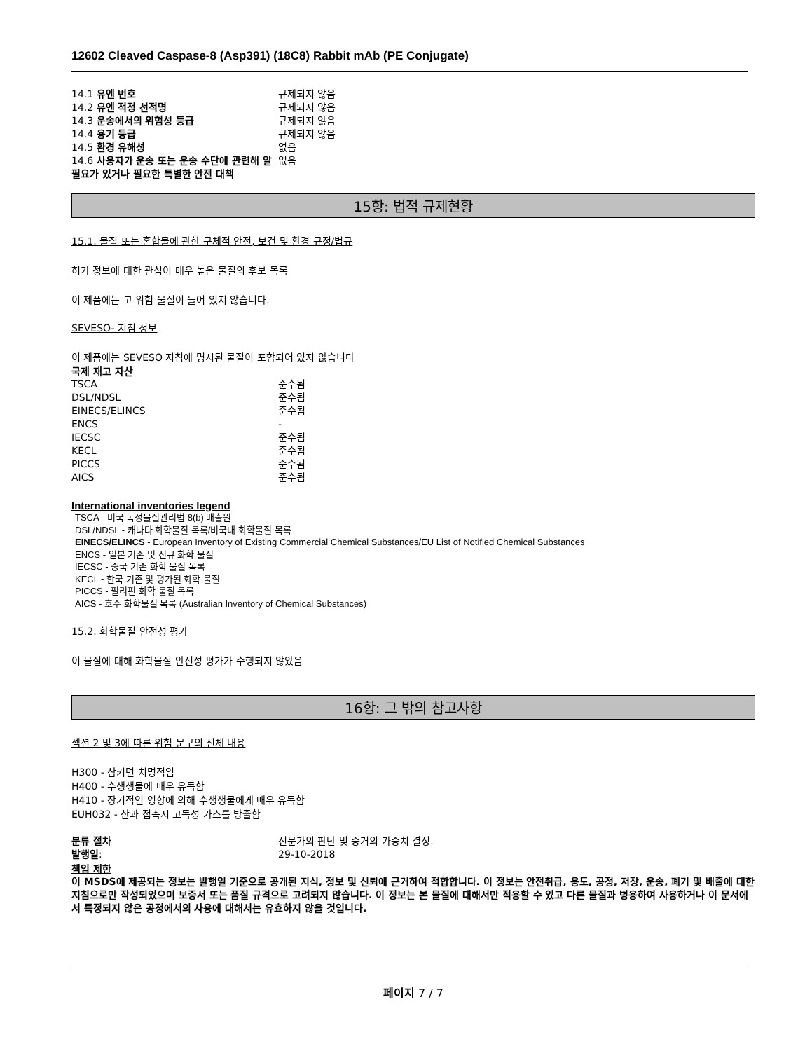12602 Cleaved Caspase-8 (Asp391) (18C8) Rabbit mAb (PE Conjugate)
| 14.1 유엔 번호 | 규제되지 않음 |
| 14.2 유엔 적정 선적명 | 규제되지 않음 |
| 14.3 운송에서의 위험성 등급 | 규제되지 않음 |
| 14.4 용기 등급 | 규제되지 않음 |
| 14.5 환경 유해성 | 없음 |
| 14.6 사용자가 운송 또는 운송 수단에 관련해 알 필요가 있거나 필요한 특별한 안전 대책 | 없음 |
15항: 법적 규제현황
15.1. 물질 또는 혼합물에 관한 구체적 안전, 보건 및 환경 규정/법규
허가 정보에 대한 관심이 매우 높은 물질의 후보 목록
이 제품에는 고 위험 물질이 들어 있지 않습니다.
SEVESO- 지침 정보
이 제품에는 SEVESO 지침에 명시된 물질이 포함되어 있지 않습니다
국제 재고 자산
| TSCA | 준수됨 |
| DSL/NDSL | 준수됨 |
| EINECS/ELINCS | 준수됨 |
| ENCS | - |
| IECSC | 준수됨 |
| KECL | 준수됨 |
| PICCS | 준수됨 |
| AICS | 준수됨 |
International inventories legend
TSCA - 미국 독성물질관리법 8(b) 배출원
DSL/NDSL - 캐나다 화학물질 목록/비국내 화학물질 목록
EINECS/ELINCS - European Inventory of Existing Commercial Chemical Substances/EU List of Notified Chemical Substances
ENCS - 일본 기존 및 신규 화학 물질
IECSC - 중국 기존 화학 물질 목록
KECL - 한국 기존 및 평가된 화학 물질
PICCS - 필리핀 화학 물질 목록
AICS - 호주 화학물질 목록 (Australian Inventory of Chemical Substances)
15.2. 화학물질 안전성 평가
이 물질에 대해 화학물질 안전성 평가가 수행되지 않았음
16항: 그 밖의 참고사항
섹션 2 및 3에 따른 위험 문구의 전체 내용
H300 - 삼키면 치명적임
H400 - 수생생물에 매우 유독함
H410 - 장기적인 영향에 의해 수생생물에게 매우 유독함
EUH032 - 산과 접촉시 고독성 가스를 방출함
| 분류 절차 | 전문가의 판단 및 증거의 가중치 결정. |
| 발행일 : | 29-10-2018 |
책임 제한
이 MSDS에 제공되는 정보는 발행일 기준으로 공개된 지식, 정보 및 신뢰에 근거하여 적합합니다. 이 정보는 안전취급, 용도, 공정, 저장, 운송, 폐기 및 배출에 대한 지침으로만 작성되었으며 보증서 또는 품질 규격으로 고려되지 않습니다. 이 정보는 본 물질에 대해서만 적용할 수 있고 다른 물질과 병용하여 사용하거나 이 문서에서 특정되지 않은 공정에서의 사용에 대해서는 유효하지 않을 것입니다.
페이지 7 / 7